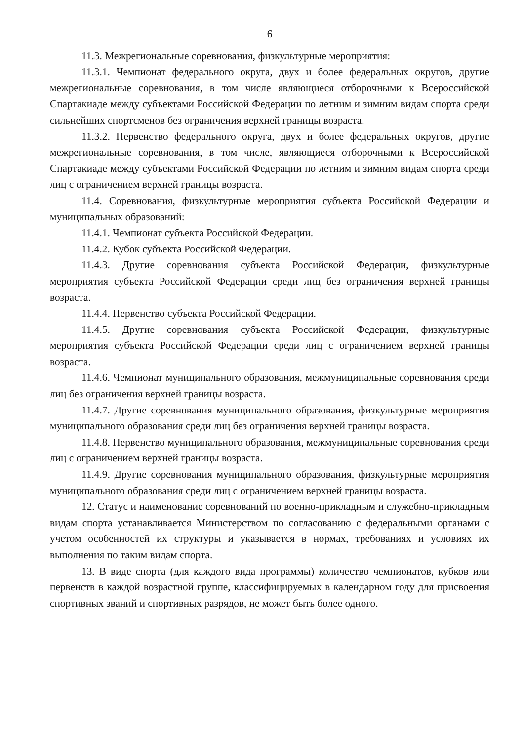6
11.3. Межрегиональные соревнования, физкультурные мероприятия:
11.3.1. Чемпионат федерального округа, двух и более федеральных округов, другие межрегиональные соревнования, в том числе являющиеся отборочными к Всероссийской Спартакиаде между субъектами Российской Федерации по летним и зимним видам спорта среди сильнейших спортсменов без ограничения верхней границы возраста.
11.3.2. Первенство федерального округа, двух и более федеральных округов, другие межрегиональные соревнования, в том числе, являющиеся отборочными к Всероссийской Спартакиаде между субъектами Российской Федерации по летним и зимним видам спорта среди лиц с ограничением верхней границы возраста.
11.4. Соревнования, физкультурные мероприятия субъекта Российской Федерации и муниципальных образований:
11.4.1. Чемпионат субъекта Российской Федерации.
11.4.2. Кубок субъекта Российской Федерации.
11.4.3. Другие соревнования субъекта Российской Федерации, физкультурные мероприятия субъекта Российской Федерации среди лиц без ограничения верхней границы возраста.
11.4.4. Первенство субъекта Российской Федерации.
11.4.5. Другие соревнования субъекта Российской Федерации, физкультурные мероприятия субъекта Российской Федерации среди лиц с ограничением верхней границы возраста.
11.4.6. Чемпионат муниципального образования, межмуниципальные соревнования среди лиц без ограничения верхней границы возраста.
11.4.7. Другие соревнования муниципального образования, физкультурные мероприятия муниципального образования среди лиц без ограничения верхней границы возраста.
11.4.8. Первенство муниципального образования, межмуниципальные соревнования среди лиц с ограничением верхней границы возраста.
11.4.9. Другие соревнования муниципального образования, физкультурные мероприятия муниципального образования среди лиц с ограничением верхней границы возраста.
12. Статус и наименование соревнований по военно-прикладным и служебно-прикладным видам спорта устанавливается Министерством по согласованию с федеральными органами с учетом особенностей их структуры и указывается в нормах, требованиях и условиях их выполнения по таким видам спорта.
13. В виде спорта (для каждого вида программы) количество чемпионатов, кубков или первенств в каждой возрастной группе, классифицируемых в календарном году для присвоения спортивных званий и спортивных разрядов, не может быть более одного.